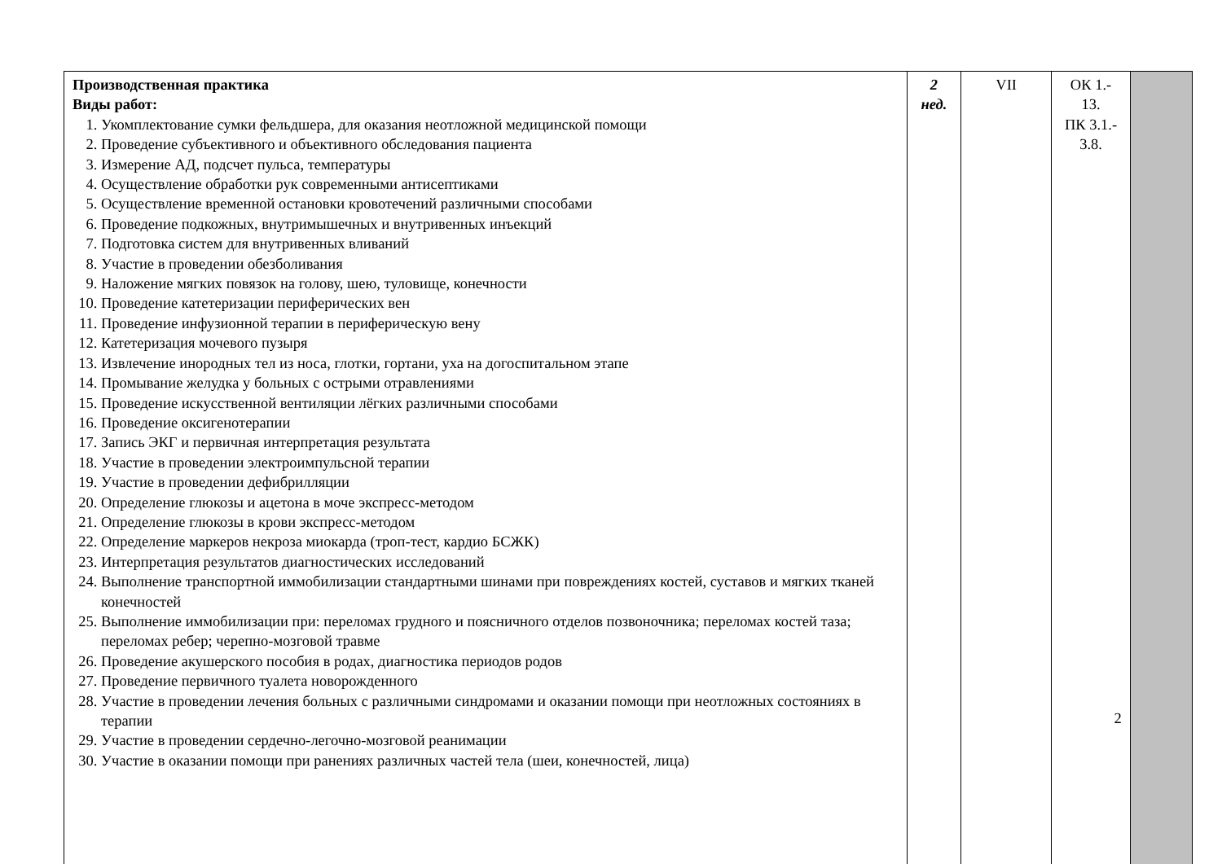| Производственная практика Виды работ: 1. Укомплектование сумки фельдшера, для оказания неотложной медицинской помощи 2. Проведение субъективного и объективного обследования пациента 3. Измерение АД, подсчет пульса, температуры 4. Осуществление обработки рук современными антисептиками 5. Осуществление временной остановки кровотечений различными способами 6. Проведение подкожных, внутримышечных и внутривенных инъекций 7. Подготовка систем для внутривенных вливаний 8. Участие в проведении обезболивания 9. Наложение мягких повязок на голову, шею, туловище, конечности 10. Проведение катетеризации периферических вен 11. Проведение инфузионной терапии в периферическую вену 12. Катетеризация мочевого пузыря 13. Извлечение инородных тел из носа, глотки, гортани, уха на догоспитальном этапе 14. Промывание желудка у больных с острыми отравлениями 15. Проведение искусственной вентиляции лёгких различными способами 16. Проведение оксигенотерапии 17. Запись ЭКГ и первичная интерпретация результата 18. Участие в проведении электроимпульсной терапии 19. Участие в проведении дефибрилляции 20. Определение глюкозы и ацетона в моче экспресс-методом 21. Определение глюкозы в крови экспресс-методом 22. Определение маркеров некроза миокарда (троп-тест, кардио БСЖК) 23. Интерпретация результатов диагностических исследований 24. Выполнение транспортной иммобилизации стандартными шинами при повреждениях костей, суставов и мягких тканей конечностей 25. Выполнение иммобилизации при: переломах грудного и поясничного отделов позвоночника; переломах костей таза; переломах ребер; черепно-мозговой травме 26. Проведение акушерского пособия в родах, диагностика периодов родов 27. Проведение первичного туалета новорожденного 28. Участие в проведении лечения больных с различными синдромами и оказании помощи при неотложных состояниях в терапии 29. Участие в проведении сердечно-легочно-мозговой реанимации 30. Участие в оказании помощи при ранениях различных частей тела (шеи, конечностей, лица) | 2 нед. | VII | ОК 1.- 13. ПК 3.1.- 3.8. 2 | |